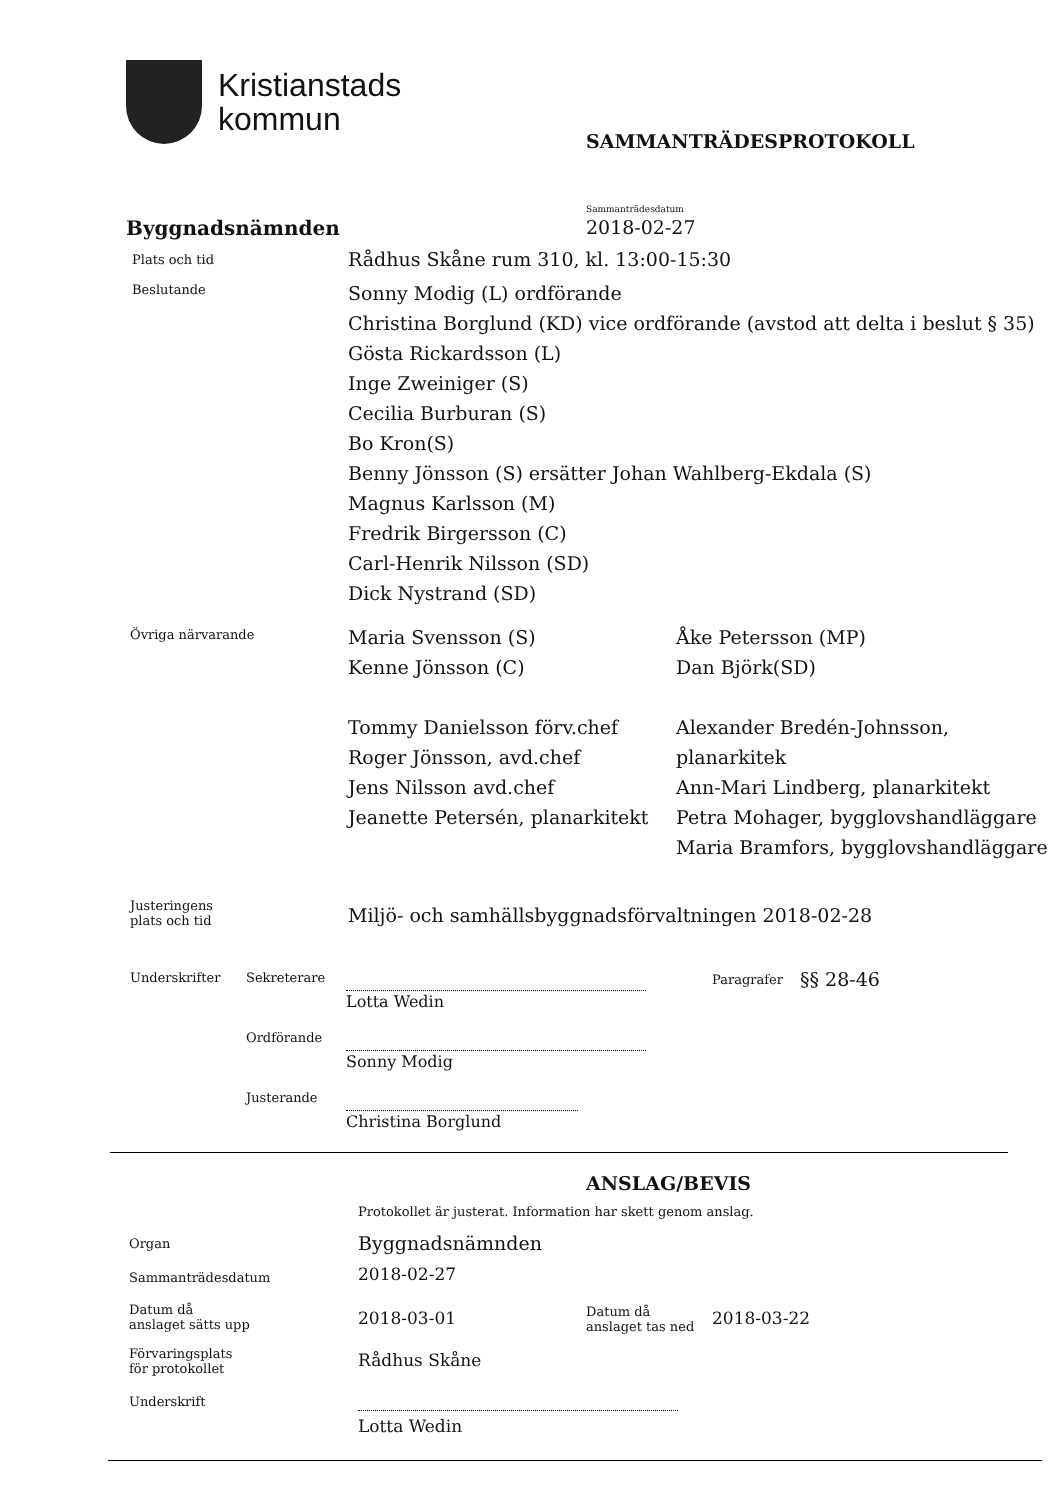Kristianstads
kommun
SAMMANTRÄDESPROTOKOLL
Sammanträdesdatum
Byggnadsnämnden 2018-02-27
Plats och tid
Rådhus Skåne rum 310, kl. 13:00-15:30
Beslutande
Sonny Modig (L) ordförande
Christina Borglund (KD) vice ordförande (avstod att delta i beslut § 35)
Gösta Rickardsson (L)
Inge Zweiniger (S)
Cecilia Burburan (S)
Bo Kron(S)
Benny Jönsson (S) ersätter Johan Wahlberg-Ekdala (S)
Magnus Karlsson (M)
Fredrik Birgersson (C)
Carl-Henrik Nilsson (SD)
Dick Nystrand (SD)
Övriga närvarande
Maria Svensson (S)
Kenne Jönsson (C)
Tommy Danielsson förv.chef
Roger Jönsson, avd.chef
Jens Nilsson avd.chef
Jeanette Petersén, planarkitekt
Åke Petersson (MP)
Dan Björk(SD)
Alexander Bredén-Johnsson, planarkitek
Ann-Mari Lindberg, planarkitekt
Petra Mohager, bygglovshandläggare
Maria Bramfors, bygglovshandläggare
Justeringens
plats och tid
Miljö- och samhällsbyggnadsförvaltningen 2018-02-28
Underskrifter Sekreterare
Lotta Wedin
Paragrafer §§ 28-46
Ordförande
Sonny Modig
Justerande
Christina Borglund
ANSLAG/BEVIS
Protokollet är justerat. Information har skett genom anslag.
Organ Byggnadsnämnden
Sammanträdesdatum 2018-02-27
Datum då
anslaget sätts upp
2018-03-01
Datum då
anslaget tas ned
2018-03-22
Förvaringsplats
för protokollet
Rådhus Skåne
Underskrift
Lotta Wedin